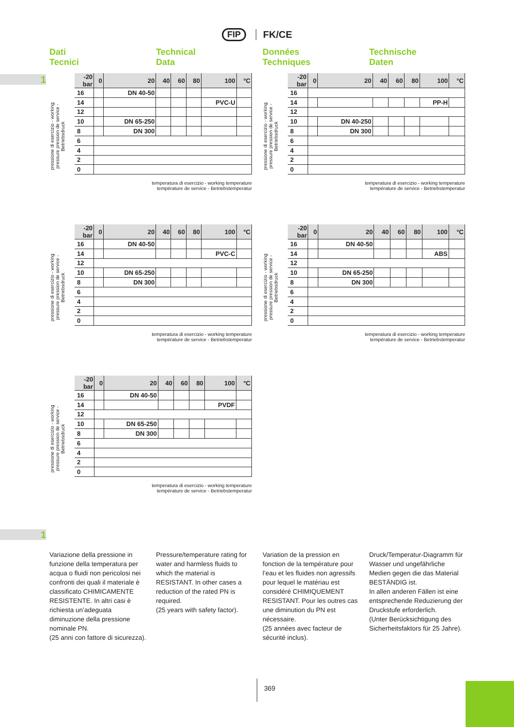FIP FK/CE
Dati
Tecnici
Technical
Data
Données
Techniques
Technische
Daten
1
pressione di esercizio - working pressure pression de service - Betriebsdruck
| -20 bar | 0 | 20 | 40 | 60 | 80 | 100 | °C |
| --- | --- | --- | --- | --- | --- | --- | --- |
| 16 | | DN 40-50 | | | | | |
| 14 | | | | | | PVC-U | |
| 12 | | | | | | | |
| 10 | | DN 65-250 | | | | | |
| 8 | | DN 300 | | | | | |
| 6 | | | | | | | |
| 4 | | | | | | | |
| 2 | | | | | | | |
| 0 | | | | | | | |
temperatura di esercizio - working temperature
température de service - Betriebstemperatur
pressione di esercizio - working pressure pression de service - Betriebsdruck
| -20 bar | 0 | 20 | 40 | 60 | 80 | 100 | °C |
| --- | --- | --- | --- | --- | --- | --- | --- |
| 16 | | | | | | | |
| 14 | | | | | | PP-H | |
| 12 | | | | | | | |
| 10 | | DN 40-250 | | | | | |
| 8 | | DN 300 | | | | | |
| 6 | | | | | | | |
| 4 | | | | | | | |
| 2 | | | | | | | |
| 0 | | | | | | | |
temperatura di esercizio - working temperature
température de service - Betriebstemperatur
pressione di esercizio - working pressure pression de service - Betriebsdruck
| -20 bar | 0 | 20 | 40 | 60 | 80 | 100 | °C |
| --- | --- | --- | --- | --- | --- | --- | --- |
| 16 | | DN 40-50 | | | | | |
| 14 | | | | | | PVC-C | |
| 12 | | | | | | | |
| 10 | | DN 65-250 | | | | | |
| 8 | | DN 300 | | | | | |
| 6 | | | | | | | |
| 4 | | | | | | | |
| 2 | | | | | | | |
| 0 | | | | | | | |
temperatura di esercizio - working temperature
température de service - Betriebstemperatur
pressione di esercizio - working pressure pression de service - Betriebsdruck
| -20 bar | 0 | 20 | 40 | 60 | 80 | 100 | °C |
| --- | --- | --- | --- | --- | --- | --- | --- |
| 16 | | DN 40-50 | | | | | |
| 14 | | | | | | ABS | |
| 12 | | | | | | | |
| 10 | | DN 65-250 | | | | | |
| 8 | | DN 300 | | | | | |
| 6 | | | | | | | |
| 4 | | | | | | | |
| 2 | | | | | | | |
| 0 | | | | | | | |
temperatura di esercizio - working temperature
température de service - Betriebstemperatur
pressione di esercizio - working pressure pression de service - Betriebsdruck
| -20 bar | 0 | 20 | 40 | 60 | 80 | 100 | °C |
| --- | --- | --- | --- | --- | --- | --- | --- |
| 16 | | DN 40-50 | | | | | |
| 14 | | | | | | PVDF | |
| 12 | | | | | | | |
| 10 | | DN 65-250 | | | | | |
| 8 | | DN 300 | | | | | |
| 6 | | | | | | | |
| 4 | | | | | | | |
| 2 | | | | | | | |
| 0 | | | | | | | |
temperatura di esercizio - working temperature
température de service - Betriebstemperatur
1
Variazione della pressione in funzione della temperatura per acqua o fluidi non pericolosi nei confronti dei quali il materiale è classificato CHIMICAMENTE RESISTENTE. In altri casi è richiesta un’adeguata diminuzione della pressione nominale PN.
(25 anni con fattore di sicurezza).
Pressure/temperature rating for water and harmless fluids to which the material is RESISTANT. In other cases a reduction of the rated PN is required.
(25 years with safety factor).
Variation de la pression en fonction de la température pour l’eau et les fluides non agressifs pour lequel le matériau est considéré CHIMIQUEMENT RESISTANT. Pour les outres cas une diminution du PN est nécessaire.
(25 années avec facteur de sécurité inclus).
Druck/Temperatur-Diagramm für Wasser und ungefährliche Medien gegen die das Material BESTÄNDIG ist.
In allen anderen Fällen ist eine entsprechende Reduzierung der Druckstufe erforderlich.
(Unter Berücksichtigung des Sicherheitsfaktors für 25 Jahre).
369